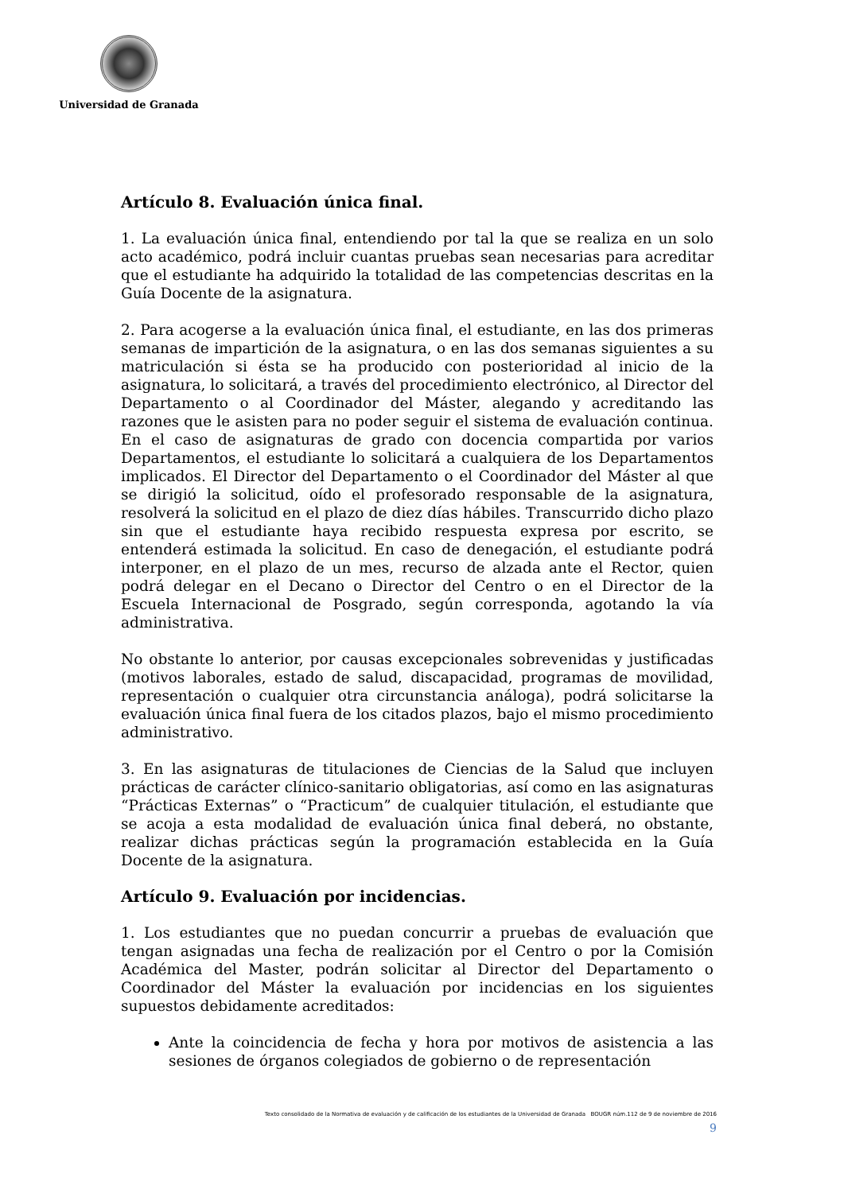Universidad de Granada
Artículo 8. Evaluación única final.
1. La evaluación única final, entendiendo por tal la que se realiza en un solo acto académico, podrá incluir cuantas pruebas sean necesarias para acreditar que el estudiante ha adquirido la totalidad de las competencias descritas en la Guía Docente de la asignatura.
2. Para acogerse a la evaluación única final, el estudiante, en las dos primeras semanas de impartición de la asignatura, o en las dos semanas siguientes a su matriculación si ésta se ha producido con posterioridad al inicio de la asignatura, lo solicitará, a través del procedimiento electrónico, al Director del Departamento o al Coordinador del Máster, alegando y acreditando las razones que le asisten para no poder seguir el sistema de evaluación continua. En el caso de asignaturas de grado con docencia compartida por varios Departamentos, el estudiante lo solicitará a cualquiera de los Departamentos implicados. El Director del Departamento o el Coordinador del Máster al que se dirigió la solicitud, oído el profesorado responsable de la asignatura, resolverá la solicitud en el plazo de diez días hábiles. Transcurrido dicho plazo sin que el estudiante haya recibido respuesta expresa por escrito, se entenderá estimada la solicitud. En caso de denegación, el estudiante podrá interponer, en el plazo de un mes, recurso de alzada ante el Rector, quien podrá delegar en el Decano o Director del Centro o en el Director de la Escuela Internacional de Posgrado, según corresponda, agotando la vía administrativa.
No obstante lo anterior, por causas excepcionales sobrevenidas y justificadas (motivos laborales, estado de salud, discapacidad, programas de movilidad, representación o cualquier otra circunstancia análoga), podrá solicitarse la evaluación única final fuera de los citados plazos, bajo el mismo procedimiento administrativo.
3. En las asignaturas de titulaciones de Ciencias de la Salud que incluyen prácticas de carácter clínico-sanitario obligatorias, así como en las asignaturas “Prácticas Externas” o “Practicum” de cualquier titulación, el estudiante que se acoja a esta modalidad de evaluación única final deberá, no obstante, realizar dichas prácticas según la programación establecida en la Guía Docente de la asignatura.
Artículo 9. Evaluación por incidencias.
1. Los estudiantes que no puedan concurrir a pruebas de evaluación que tengan asignadas una fecha de realización por el Centro o por la Comisión Académica del Master, podrán solicitar al Director del Departamento o Coordinador del Máster la evaluación por incidencias en los siguientes supuestos debidamente acreditados:
Ante la coincidencia de fecha y hora por motivos de asistencia a las sesiones de órganos colegiados de gobierno o de representación
Texto consolidado de la Normativa de evaluación y de calificación de los estudiantes de la Universidad de Granada BOUGR núm.112 de 9 de noviembre de 2016
9